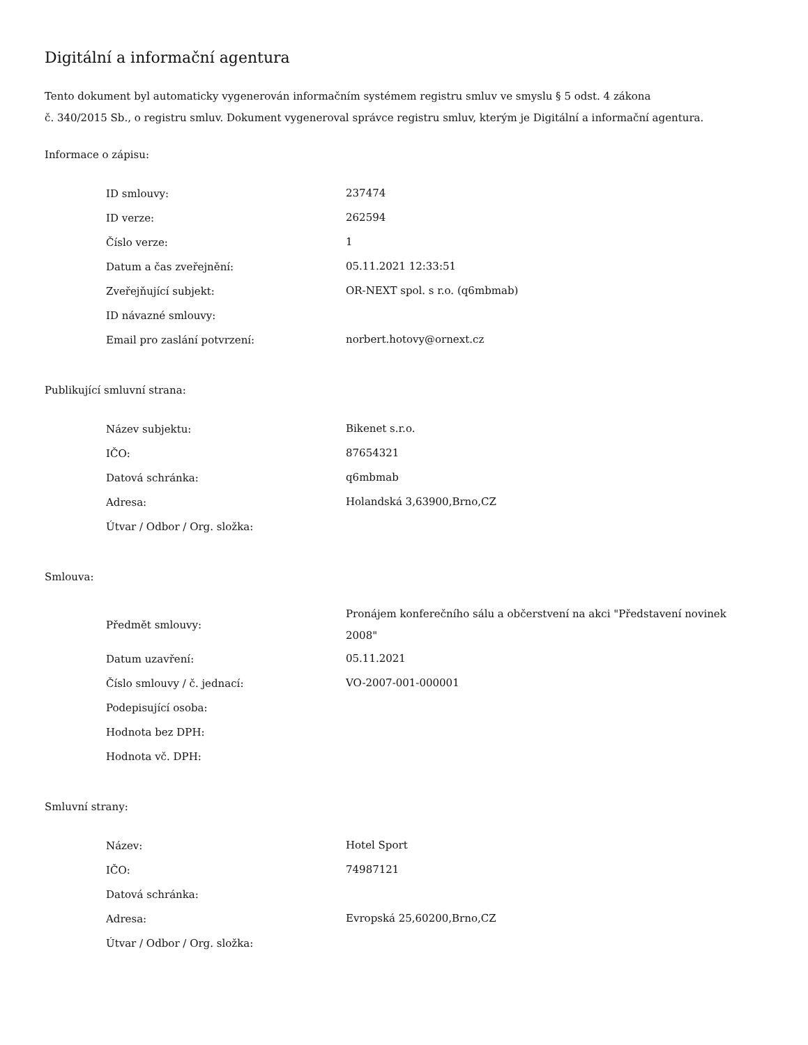Digitální a informační agentura
Tento dokument byl automaticky vygenerován informačním systémem registru smluv ve smyslu § 5 odst. 4 zákona
č. 340/2015 Sb., o registru smluv. Dokument vygeneroval správce registru smluv, kterým je Digitální a informační agentura.
Informace o zápisu:
| ID smlouvy: | 237474 |
| ID verze: | 262594 |
| Číslo verze: | 1 |
| Datum a čas zveřejnění: | 05.11.2021 12:33:51 |
| Zveřejňující subjekt: | OR-NEXT spol. s r.o. (q6mbmab) |
| ID návazné smlouvy: | |
| Email pro zaslání potvrzení: | norbert.hotovy@ornext.cz |
Publikující smluvní strana:
| Název subjektu: | Bikenet s.r.o. |
| IČO: | 87654321 |
| Datová schránka: | q6mbmab |
| Adresa: | Holandská 3,63900,Brno,CZ |
| Útvar / Odbor / Org. složka: | |
Smlouva:
| Předmět smlouvy: | Pronájem konferečního sálu a občerstvení na akci "Představení novinek 2008" |
| Datum uzavření: | 05.11.2021 |
| Číslo smlouvy / č. jednací: | VO-2007-001-000001 |
| Podepisující osoba: | |
| Hodnota bez DPH: | |
| Hodnota vč. DPH: | |
Smluvní strany:
| Název: | Hotel Sport |
| IČO: | 74987121 |
| Datová schránka: | |
| Adresa: | Evropská 25,60200,Brno,CZ |
| Útvar / Odbor / Org. složka: | |